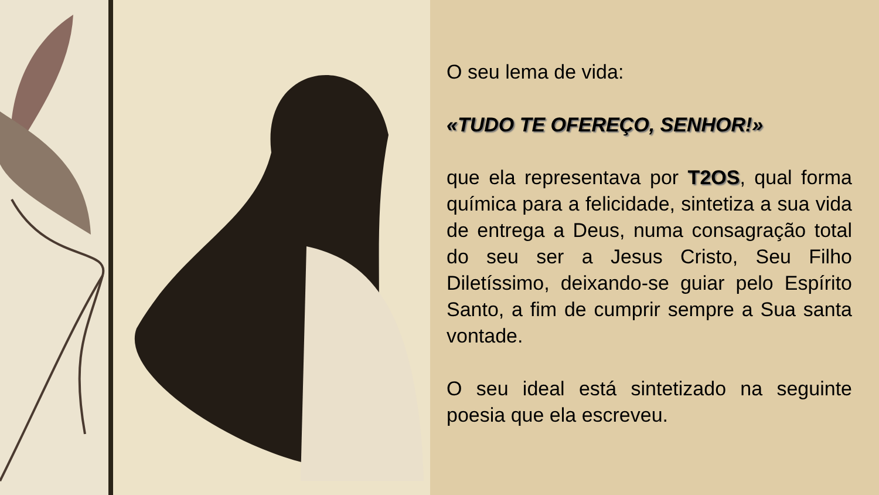O seu lema de vida:
«TUDO TE OFEREÇO, SENHOR!»
que ela representava por T2OS, qual forma química para a felicidade, sintetiza a sua vida de entrega a Deus, numa consagração total do seu ser a Jesus Cristo, Seu Filho Diletíssimo, deixando-se guiar pelo Espírito Santo, a fim de cumprir sempre a Sua santa vontade.
O seu ideal está sintetizado na seguinte poesia que ela escreveu.